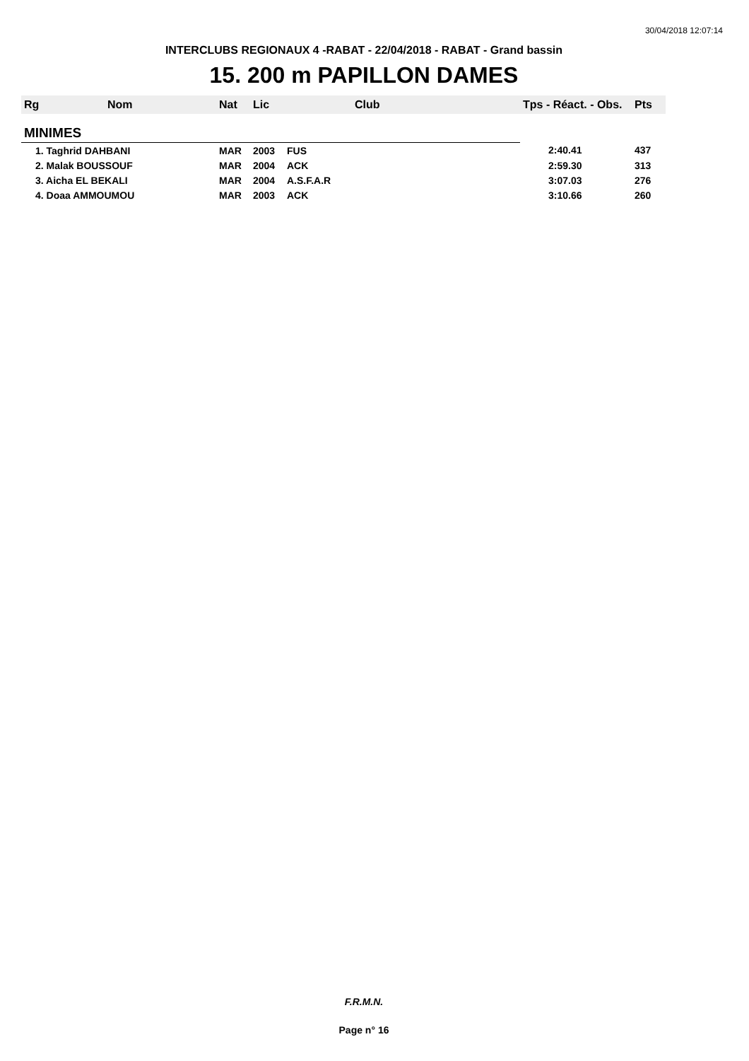30/04/2018 12:07:14
INTERCLUBS REGIONAUX 4 -RABAT - 22/04/2018 - RABAT - Grand bassin
15. 200 m PAPILLON DAMES
| Rg | Nom | Nat | Lic | Club | Tps - Réact. - Obs. | Pts |
| --- | --- | --- | --- | --- | --- | --- |
| MINIMES | | | | | | |
| 1. Taghrid DAHBANI | | MAR | 2003 | FUS | 2:40.41 | 437 |
| 2. Malak BOUSSOUF | | MAR | 2004 | ACK | 2:59.30 | 313 |
| 3. Aicha EL BEKALI | | MAR | 2004 | A.S.F.A.R | 3:07.03 | 276 |
| 4. Doaa AMMOUMOU | | MAR | 2003 | ACK | 3:10.66 | 260 |
F.R.M.N.
Page n° 16